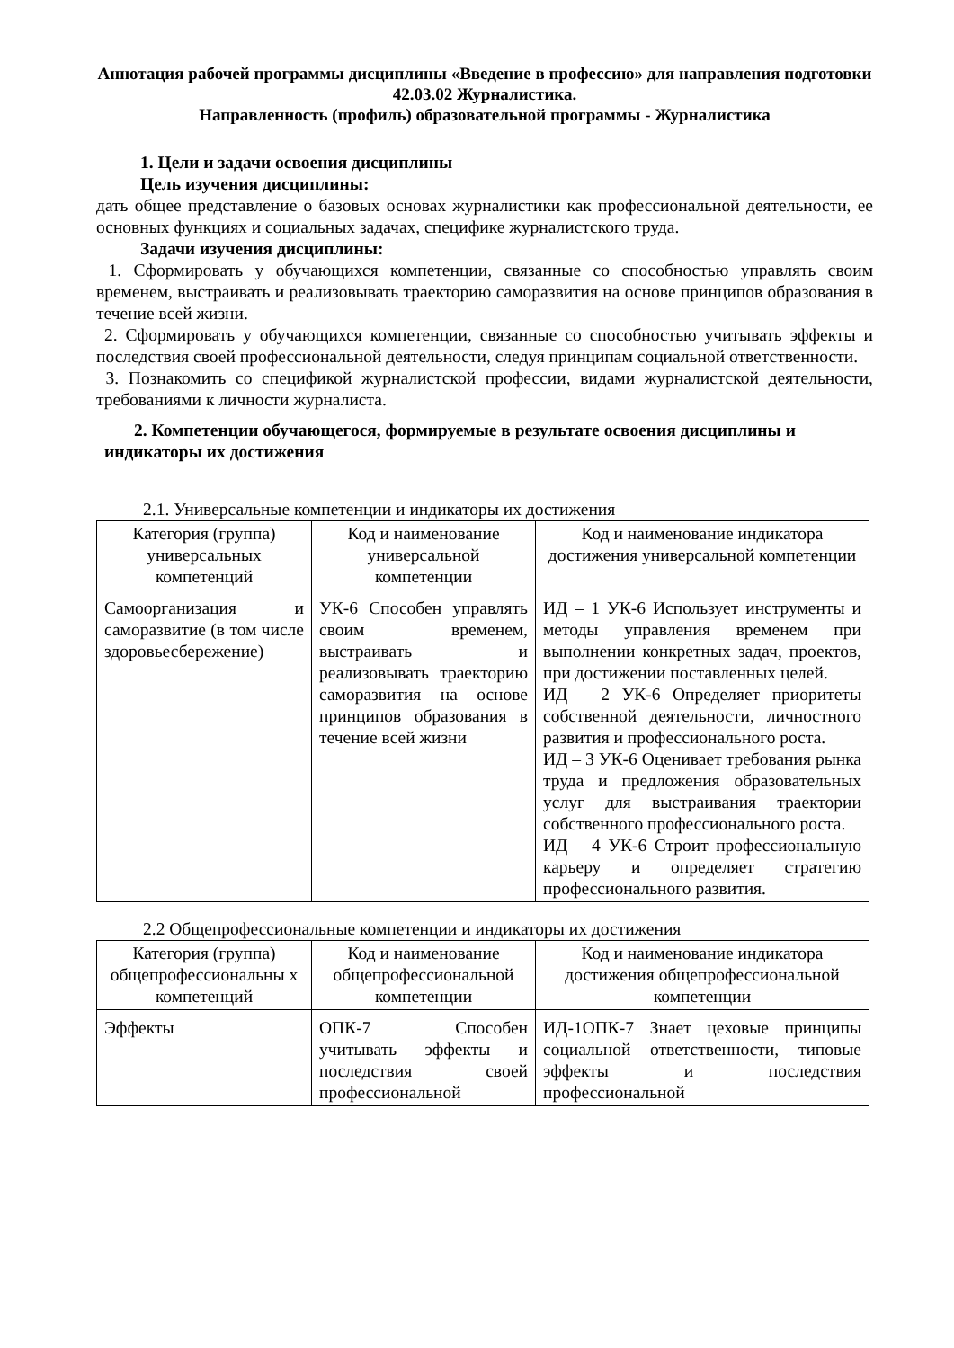Аннотация рабочей программы дисциплины «Введение в профессию» для направления подготовки 42.03.02 Журналистика.
Направленность (профиль) образовательной программы - Журналистика
1. Цели и задачи освоения дисциплины
Цель изучения дисциплины:
дать общее представление о базовых основах журналистики как профессиональной деятельности, ее основных функциях и социальных задачах, специфике журналистского труда.
Задачи изучения дисциплины:
1. Сформировать у обучающихся компетенции, связанные со способностью управлять своим временем, выстраивать и реализовывать траекторию саморазвития на основе принципов образования в течение всей жизни.
2. Сформировать у обучающихся компетенции, связанные со способностью учитывать эффекты и последствия своей профессиональной деятельности, следуя принципам социальной ответственности.
3. Познакомить со спецификой журналистской профессии, видами журналистской деятельности, требованиями к личности журналиста.
2. Компетенции обучающегося, формируемые в результате освоения дисциплины и
индикаторы их достижения
2.1. Универсальные компетенции и индикаторы их достижения
| Категория (группа) универсальных компетенций | Код и наименование универсальной компетенции | Код и наименование индикатора достижения универсальной компетенции |
| --- | --- | --- |
| Самоорганизация и саморазвитие (в том числе здоровьесбережение) | УК-6 Способен управлять своим временем, выстраивать и реализовывать траекторию саморазвития на основе принципов образования в течение всей жизни | ИД – 1 УК-6 Использует инструменты и методы управления временем при выполнении конкретных задач, проектов, при достижении поставленных целей. ИД – 2 УК-6 Определяет приоритеты собственной деятельности, личностного развития и профессионального роста. ИД – 3 УК-6 Оценивает требования рынка труда и предложения образовательных услуг для выстраивания траектории собственного профессионального роста. ИД – 4 УК-6 Строит профессиональную карьеру и определяет стратегию профессионального развития. |
2.2 Общепрофессиональные компетенции и индикаторы их достижения
| Категория (группа) общепрофессиональны х компетенций | Код и наименование общепрофессиональной компетенции | Код и наименование индикатора достижения общепрофессиональной компетенции |
| --- | --- | --- |
| Эффекты | ОПК-7 Способен учитывать эффекты и последствия своей профессиональной | ИД-1ОПК-7 Знает цеховые принципы социальной ответственности, типовые эффекты и последствия профессиональной |